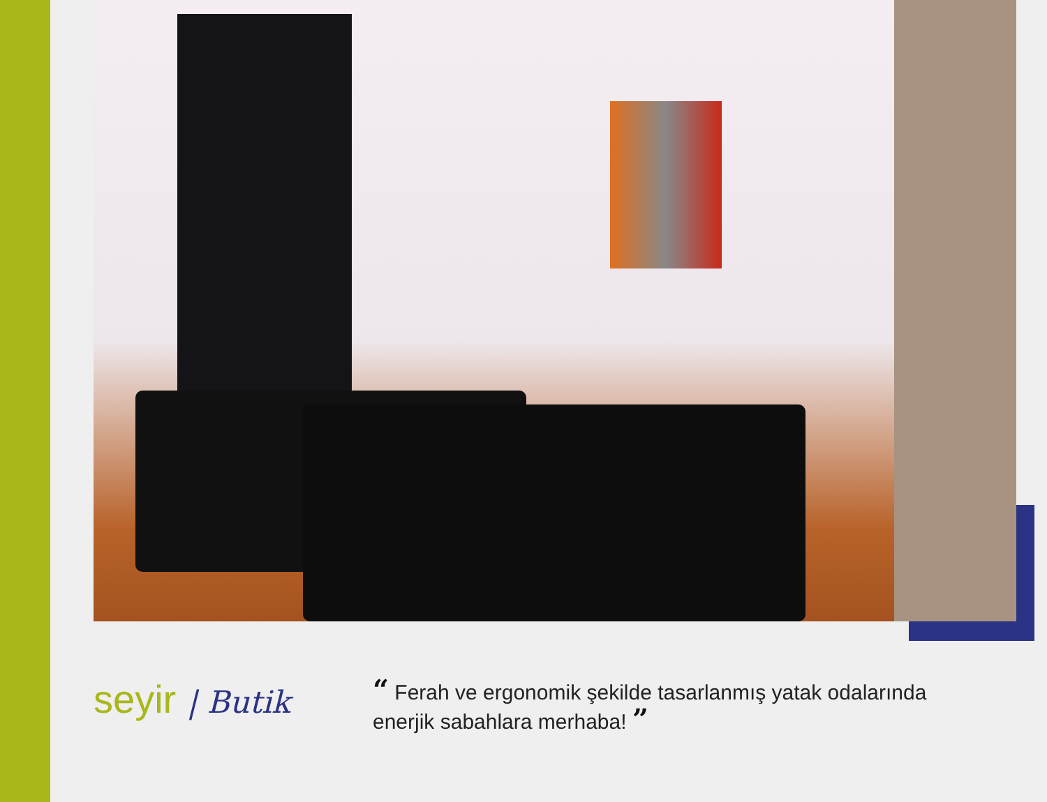seyir | Butik
“ Ferah ve ergonomik şekilde tasarlanmış yatak odalarında
enerjik sabahlara merhaba! ”